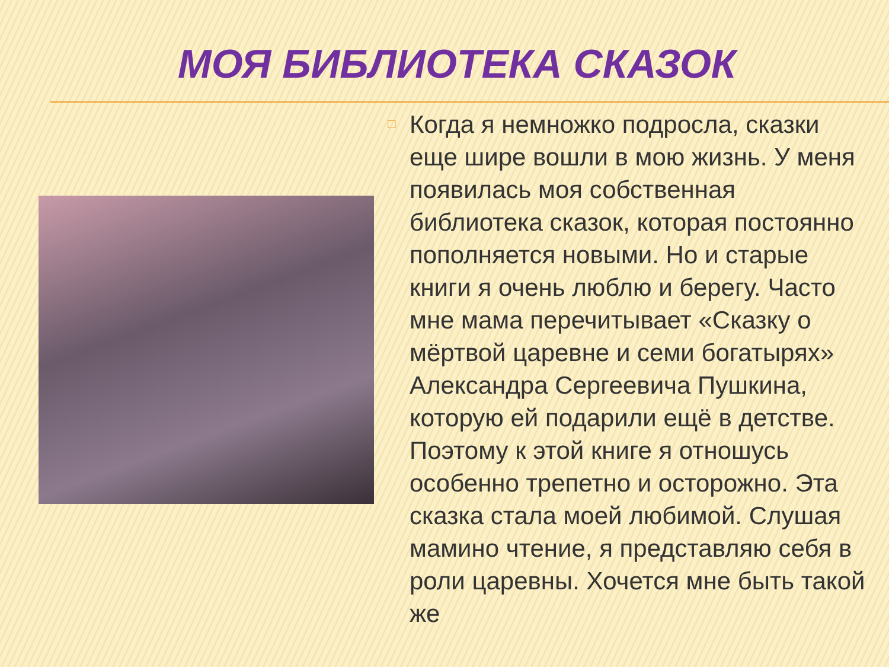МОЯ БИБЛИОТЕКА СКАЗОК
□
Когда я немножко подросла, сказки еще шире вошли в мою жизнь. У меня появилась моя собственная библиотека сказок, которая постоянно пополняется новыми. Но и старые книги я очень люблю и берегу. Часто мне мама перечитывает «Сказку о мёртвой царевне и семи богатырях» Александра Сергеевича Пушкина, которую ей подарили ещё в детстве. Поэтому к этой книге я отношусь особенно трепетно и осторожно. Эта сказка стала моей любимой. Слушая мамино чтение, я представляю себя в роли царевны. Хочется мне быть такой же